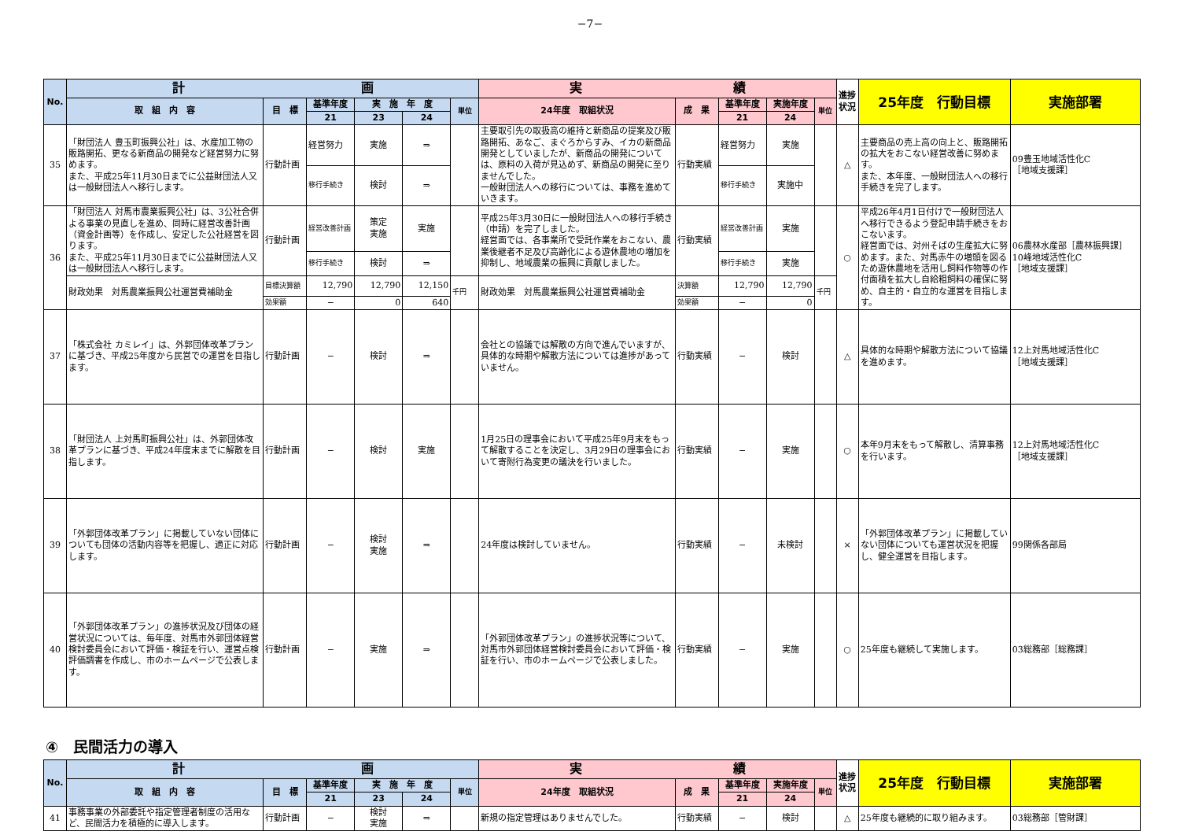−7−
| No. | 計 画 | | | | | | 実 績 | | | | | 進捗状況 | 25年度 行動目標 | 実施部署 |
| --- | --- | --- | --- | --- | --- | --- | --- | --- | --- | --- | --- | --- | --- | --- |
| | 取 組 内 容 | 目 標 | 基準年度 | 実 施 年 度 | | 単位 | 24年度 取組状況 | 成 果 | 基準年度 | 実施年度 | 単位 | | | |
| | | | 21 | 23 | 24 | | | | 21 | 24 | | | | |
| 35 | 「財団法人 豊玉町振興公社」は、水産加工物の販路開拓、更なる新商品の開発など経営努力に努めます。 また、平成25年11月30日までに公益財団法人又は一般財団法人へ移行します。 | 行動計画 | 経営努力 | 実施 | ⇒ | | 主要取引先の取扱高の維持と新商品の提案及び販路開拓、あなご、まぐろからすみ、イカの新商品開発としていましたが、新商品の開発については、原料の入荷が見込めず、新商品の開発に至りませんでした。 一般財団法人への移行については、事務を進めていきます。 | 行動実績 | 経営努力 | 実施 | | △ | 主要商品の売上高の向上と、販路開拓の拡大をおこない経営改善に努めます。 また、本年度、一般財団法人への移行手続きを完了します。 | 09豊玉地域活性化C ［地域支援課］ |
| | | | 移行手続き | 検討 | ⇒ | | | | 移行手続き | 実施中 | | | | |
| 36 | 「財団法人 対馬市農業振興公社」は、3公社合併よる事業の見直しを進め、同時に経営改善計画（資金計画等）を作成し、安定した公社経営を図ります。 また、平成25年11月30日までに公益財団法人又は一般財団法人へ移行します。 | 行動計画 | 経営改善計画 | 策定 実施 | 実施 | | 平成25年3月30日に一般財団法人への移行手続き（申請）を完了しました。 経営面では、各事業所で受託作業をおこない、農業後継者不足及び高齢化による遊休農地の増加を抑制し、地域農業の振興に貢献しました。 | 行動実績 | 経営改善計画 | 実施 | | ○ | 平成26年4月1日付けで一般財団法人へ移行できるよう登記申請手続きをおこないます。 経営面では、対州そばの生産拡大に努めます。また、対馬赤牛の増頭を図るため遊休農地を活用し飼料作物等の作付面積を拡大し自給粗飼料の確保に努め、自主的・自立的な運営を目指します。 | 06農林水産部［農林振興課］ 10峰地域活性化C ［地域支援課］ |
| | | | 移行手続き | 検討 | ⇒ | | | | 移行手続き | 実施 | | | | |
| | 財政効果 対馬農業振興公社運営費補助金 | 目標決算額 | 12,790 | 12,790 | 12,150 | 千円 | 財政効果 対馬農業振興公社運営費補助金 | 決算額 | 12,790 | 12,790 | 千円 | | | |
| | | 効果額 | − | 0 | 640 | | | 効果額 | − | 0 | | | | |
| 37 | 「株式会社 カミレイ」は、外郭団体改革プランに基づき、平成25年度から民営での運営を目指します。 | 行動計画 | − | 検討 | ⇒ | | 会社との協議では解散の方向で進んでいますが、具体的な時期や解散方法については進捗があっていません。 | 行動実績 | − | 検討 | | △ | 具体的な時期や解散方法について協議を進めます。 | 12上対馬地域活性化C ［地域支援課］ |
| 38 | 「財団法人 上対馬町振興公社」は、外郭団体改革プランに基づき、平成24年度末までに解散を目指します。 | 行動計画 | − | 検討 | 実施 | | 1月25日の理事会において平成25年9月末をもって解散することを決定し、3月29日の理事会において寄附行為変更の議決を行いました。 | 行動実績 | − | 実施 | | ○ | 本年9月末をもって解散し、清算事務を行います。 | 12上対馬地域活性化C ［地域支援課］ |
| 39 | 「外郭団体改革プラン」に掲載していない団体についても団体の活動内容等を把握し、適正に対応します。 | 行動計画 | − | 検討 実施 | ⇒ | | 24年度は検討していません。 | 行動実績 | − | 未検討 | | × | 「外郭団体改革プラン」に掲載していない団体についても運営状況を把握し、健全運営を目指します。 | 99関係各部局 |
| 40 | 「外郭団体改革プラン」の進捗状況及び団体の経営状況については、毎年度、対馬市外郭団体経営検討委員会において評価・検証を行い、運営点検評価調書を作成し、市のホームページで公表します。 | 行動計画 | − | 実施 | ⇒ | | 「外郭団体改革プラン」の進捗状況等について、対馬市外郭団体経営検討委員会において評価・検証を行い、市のホームページで公表しました。 | 行動実績 | − | 実施 | | ○ | 25年度も継続して実施します。 | 03総務部［総務課］ |
④　民間活力の導入
| No. | 計 画 | | | | | | 実 績 | | | | | 進捗状況 | 25年度 行動目標 | 実施部署 |
| --- | --- | --- | --- | --- | --- | --- | --- | --- | --- | --- | --- | --- | --- | --- |
| | 取 組 内 容 | 目 標 | 基準年度 | 実 施 年 度 | | 単位 | 24年度 取組状況 | 成 果 | 基準年度 | 実施年度 | 単位 | | | |
| | | | 21 | 23 | 24 | | | | 21 | 24 | | | | |
| 41 | 事務事業の外部委託や指定管理者制度の活用など、民間活力を積極的に導入します。 | 行動計画 | − | 検討 実施 | ⇒ | | 新規の指定管理はありませんでした。 | 行動実績 | − | 検討 | | △ | 25年度も継続的に取り組みます。 | 03総務部［管財課］ |